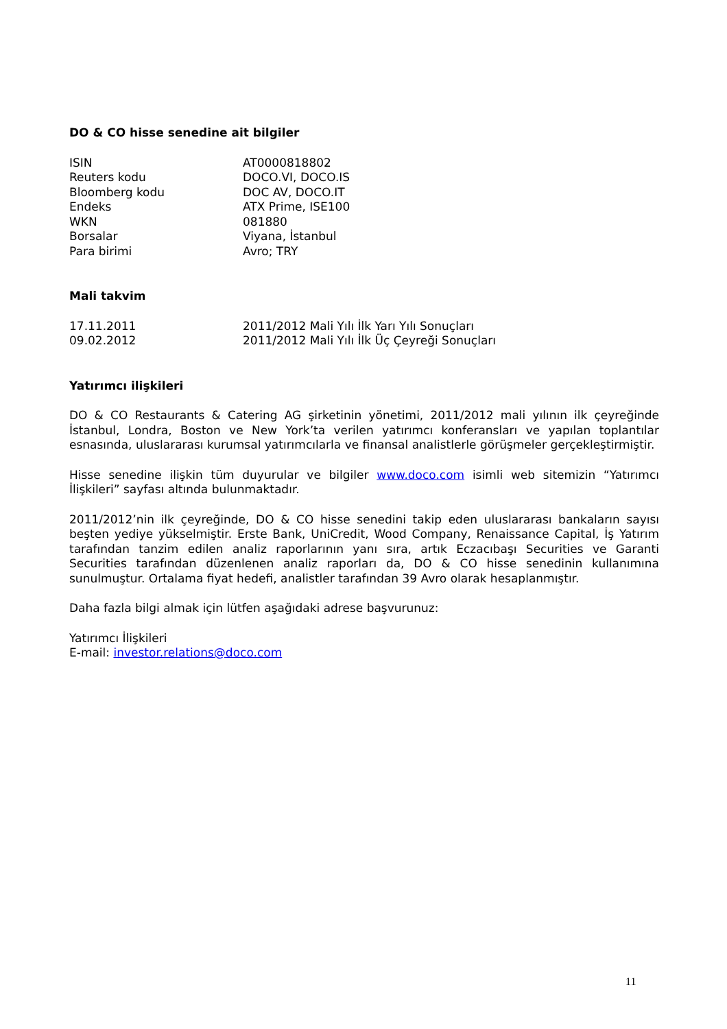DO & CO hisse senedine ait bilgiler
| ISIN | AT0000818802 |
| Reuters kodu | DOCO.VI, DOCO.IS |
| Bloomberg kodu | DOC AV, DOCO.IT |
| Endeks | ATX Prime, ISE100 |
| WKN | 081880 |
| Borsalar | Viyana, İstanbul |
| Para birimi | Avro; TRY |
Mali takvim
| 17.11.2011 | 2011/2012 Mali Yılı İlk Yarı Yılı Sonuçları |
| 09.02.2012 | 2011/2012 Mali Yılı İlk Üç Çeyreği Sonuçları |
Yatırımcı ilişkileri
DO & CO Restaurants & Catering AG şirketinin yönetimi, 2011/2012 mali yılının ilk çeyreğinde İstanbul, Londra, Boston ve New York’ta verilen yatırımcı konferansları ve yapılan toplantılar esnasında, uluslararası kurumsal yatırımcılarla ve finansal analistlerle görüşmeler gerçekleştirmiştir.
Hisse senedine ilişkin tüm duyurular ve bilgiler www.doco.com isimli web sitemizin “Yatırımcı İlişkileri” sayfası altında bulunmaktadır.
2011/2012’nin ilk çeyreğinde, DO & CO hisse senedini takip eden uluslararası bankaların sayısı beşten yediye yükselmiştir. Erste Bank, UniCredit, Wood Company, Renaissance Capital, İş Yatırım tarafından tanzim edilen analiz raporlarının yanı sıra, artık Eczacıbaşı Securities ve Garanti Securities tarafından düzenlenen analiz raporları da, DO & CO hisse senedinin kullanımına sunulmuştur. Ortalama fiyat hedefi, analistler tarafından 39 Avro olarak hesaplanmıştır.
Daha fazla bilgi almak için lütfen aşağıdaki adrese başvurunuz:
Yatırımcı İlişkileri
E-mail: investor.relations@doco.com
11